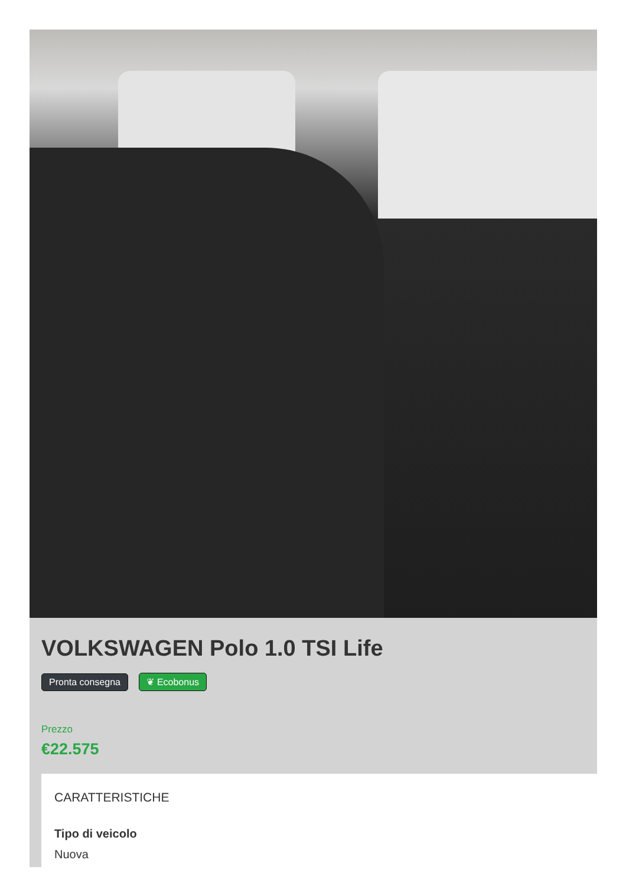VOLKSWAGEN Polo 1.0 TSI Life
Pronta consegna ❦ Ecobonus
Prezzo
€22.575
CARATTERISTICHE
Tipo di veicolo
Nuova